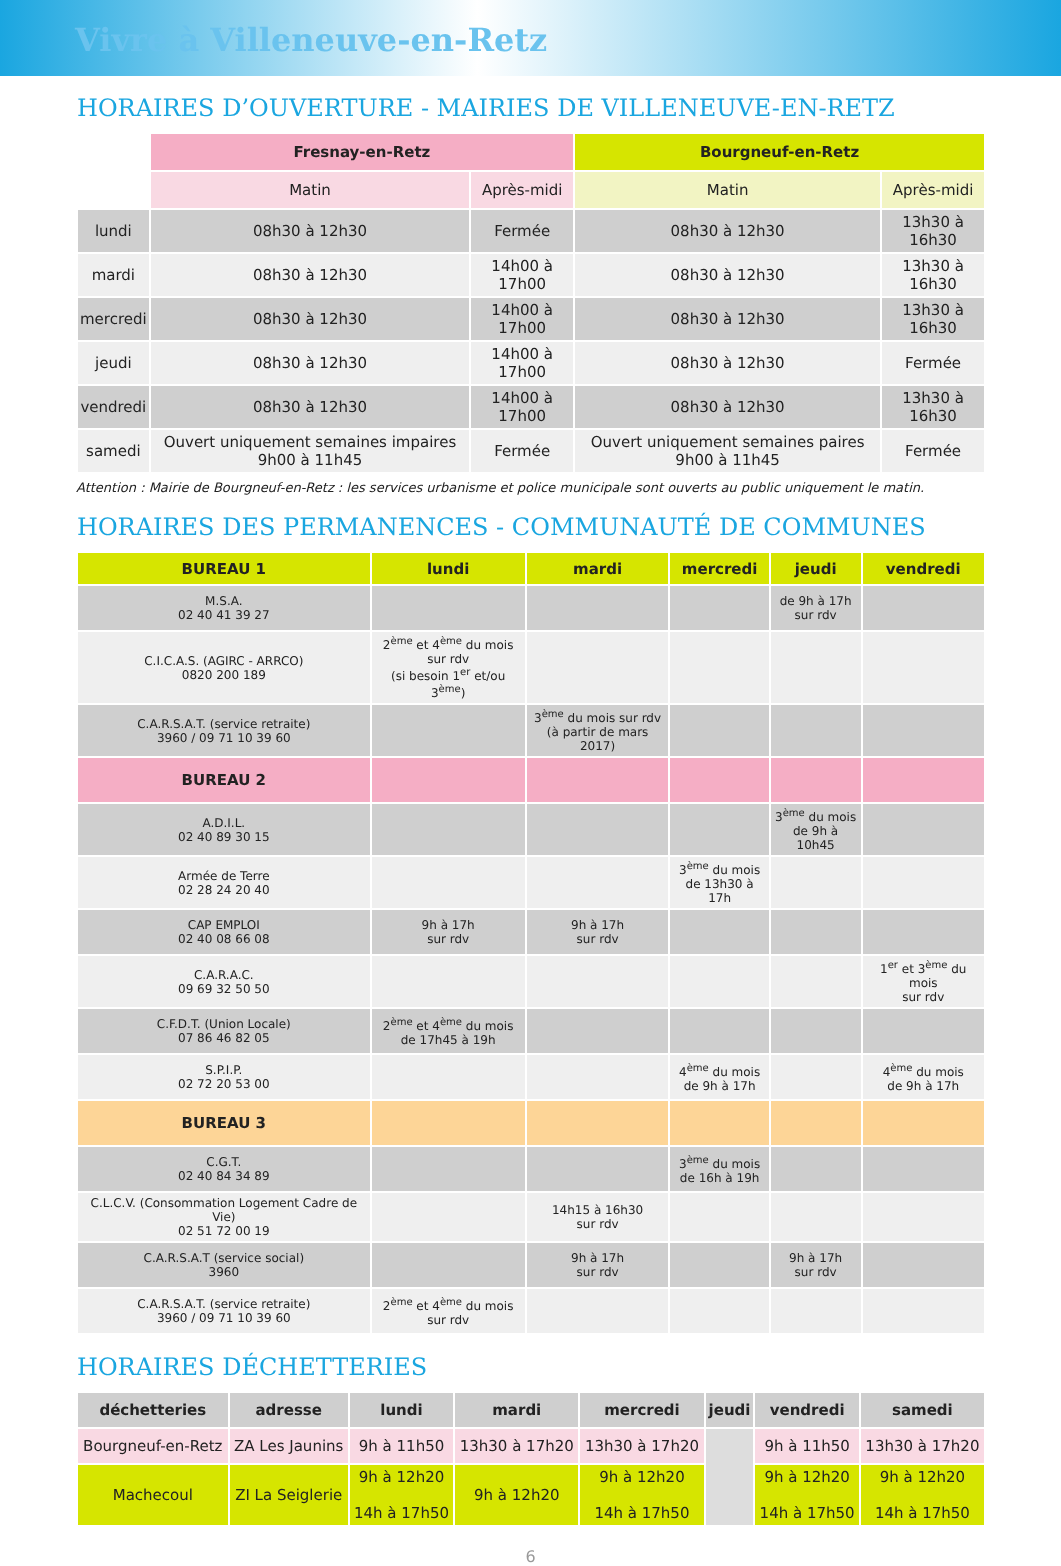Vivre à Villeneuve-en-Retz
HORAIRES D’OUVERTURE - MAIRIES DE VILLENEUVE-EN-RETZ
| | Fresnay-en-Retz | | Bourgneuf-en-Retz | |
| | Matin | Après-midi | Matin | Après-midi |
| lundi | 08h30 à 12h30 | Fermée | 08h30 à 12h30 | 13h30 à 16h30 |
| mardi | 08h30 à 12h30 | 14h00 à 17h00 | 08h30 à 12h30 | 13h30 à 16h30 |
| mercredi | 08h30 à 12h30 | 14h00 à 17h00 | 08h30 à 12h30 | 13h30 à 16h30 |
| jeudi | 08h30 à 12h30 | 14h00 à 17h00 | 08h30 à 12h30 | Fermée |
| vendredi | 08h30 à 12h30 | 14h00 à 17h00 | 08h30 à 12h30 | 13h30 à 16h30 |
| samedi | Ouvert uniquement semaines impaires 9h00 à 11h45 | Fermée | Ouvert uniquement semaines paires 9h00 à 11h45 | Fermée |
Attention : Mairie de Bourgneuf-en-Retz : les services urbanisme et police municipale sont ouverts au public uniquement le matin.
HORAIRES DES PERMANENCES - COMMUNAUTÉ DE COMMUNES
| BUREAU 1 | lundi | mardi | mercredi | jeudi | vendredi |
| --- | --- | --- | --- | --- | --- |
| M.S.A. 02 40 41 39 27 | | | | de 9h à 17h sur rdv | |
| C.I.C.A.S. (AGIRC - ARRCO) 0820 200 189 | 2<sup>ème</sup> et 4<sup>ème</sup> du mois sur rdv (si besoin 1<sup>er</sup> et/ou 3<sup>ème</sup>) | | | | |
| C.A.R.S.A.T. (service retraite) 3960 / 09 71 10 39 60 | | 3<sup>ème</sup> du mois sur rdv (à partir de mars 2017) | | | |
| BUREAU 2 | | | | | |
| A.D.I.L. 02 40 89 30 15 | | | | 3<sup>ème</sup> du mois de 9h à 10h45 | |
| Armée de Terre 02 28 24 20 40 | | | 3<sup>ème</sup> du mois de 13h30 à 17h | | |
| CAP EMPLOI 02 40 08 66 08 | 9h à 17h sur rdv | 9h à 17h sur rdv | | | |
| C.A.R.A.C. 09 69 32 50 50 | | | | | 1<sup>er</sup> et 3<sup>ème</sup> du mois sur rdv |
| C.F.D.T. (Union Locale) 07 86 46 82 05 | 2<sup>ème</sup> et 4<sup>ème</sup> du mois de 17h45 à 19h | | | | |
| S.P.I.P. 02 72 20 53 00 | | | 4<sup>ème</sup> du mois de 9h à 17h | | 4<sup>ème</sup> du mois de 9h à 17h |
| BUREAU 3 | | | | | |
| C.G.T. 02 40 84 34 89 | | | 3<sup>ème</sup> du mois de 16h à 19h | | |
| C.L.C.V. (Consommation Logement Cadre de Vie) 02 51 72 00 19 | | 14h15 à 16h30 sur rdv | | | |
| C.A.R.S.A.T (service social) 3960 | | 9h à 17h sur rdv | | 9h à 17h sur rdv | |
| C.A.R.S.A.T. (service retraite) 3960 / 09 71 10 39 60 | 2<sup>ème</sup> et 4<sup>ème</sup> du mois sur rdv | | | | |
HORAIRES DÉCHETTERIES
| déchetteries | adresse | lundi | mardi | mercredi | jeudi | vendredi | samedi |
| --- | --- | --- | --- | --- | --- | --- | --- |
| Bourgneuf-en-Retz | ZA Les Jaunins | 9h à 11h50 | 13h30 à 17h20 | 13h30 à 17h20 | | 9h à 11h50 | 13h30 à 17h20 |
| Machecoul | ZI La Seiglerie | 9h à 12h20 14h à 17h50 | 9h à 12h20 | 9h à 12h20 14h à 17h50 | | 9h à 12h20 14h à 17h50 | 9h à 12h20 14h à 17h50 |
6